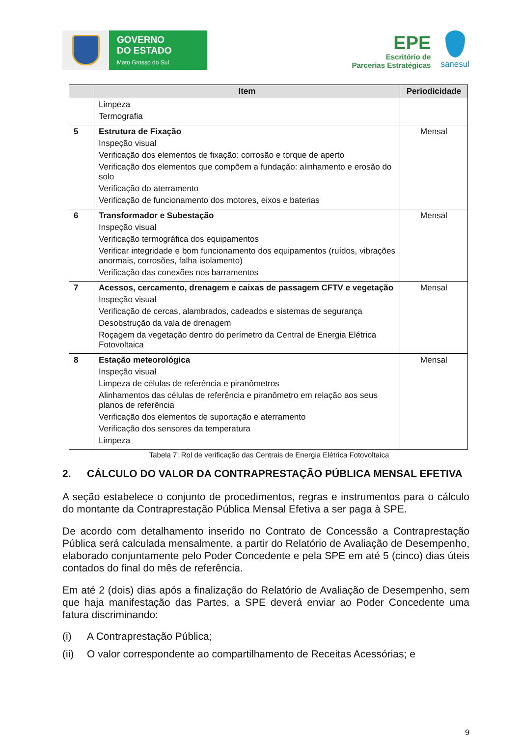GOVERNO
DO ESTADO
Mato Grosso do Sul
EPE
Escritório de
Parcerias Estratégicas
sanesul
| | Item | Periodicidade |
| --- | --- | --- |
| | Limpeza Termografia | |
| 5 | Estrutura de Fixação Inspeção visual Verificação dos elementos de fixação: corrosão e torque de aperto Verificação dos elementos que compõem a fundação: alinhamento e erosão do solo Verificação do aterramento Verificação de funcionamento dos motores, eixos e baterias | Mensal |
| 6 | Transformador e Subestação Inspeção visual Verificação termográfica dos equipamentos Verificar integridade e bom funcionamento dos equipamentos (ruídos, vibrações anormais, corrosões, falha isolamento) Verificação das conexões nos barramentos | Mensal |
| 7 | Acessos, cercamento, drenagem e caixas de passagem CFTV e vegetação Inspeção visual Verificação de cercas, alambrados, cadeados e sistemas de segurança Desobstrução da vala de drenagem Roçagem da vegetação dentro do perímetro da Central de Energia Elétrica Fotovoltaica | Mensal |
| 8 | Estação meteorológica Inspeção visual Limpeza de células de referência e piranômetros Alinhamentos das células de referência e piranômetro em relação aos seus planos de referência Verificação dos elementos de suportação e aterramento Verificação dos sensores da temperatura Limpeza | Mensal |
Tabela 7: Rol de verificação das Centrais de Energia Elétrica Fotovoltaica
2. CÁLCULO DO VALOR DA CONTRAPRESTAÇÃO PÚBLICA MENSAL EFETIVA
A seção estabelece o conjunto de procedimentos, regras e instrumentos para o cálculo do montante da Contraprestação Pública Mensal Efetiva a ser paga à SPE.
De acordo com detalhamento inserido no Contrato de Concessão a Contraprestação Pública será calculada mensalmente, a partir do Relatório de Avaliação de Desempenho, elaborado conjuntamente pelo Poder Concedente e pela SPE em até 5 (cinco) dias úteis contados do final do mês de referência.
Em até 2 (dois) dias após a finalização do Relatório de Avaliação de Desempenho, sem que haja manifestação das Partes, a SPE deverá enviar ao Poder Concedente uma fatura discriminando:
(i) A Contraprestação Pública;
(ii) O valor correspondente ao compartilhamento de Receitas Acessórias; e
9